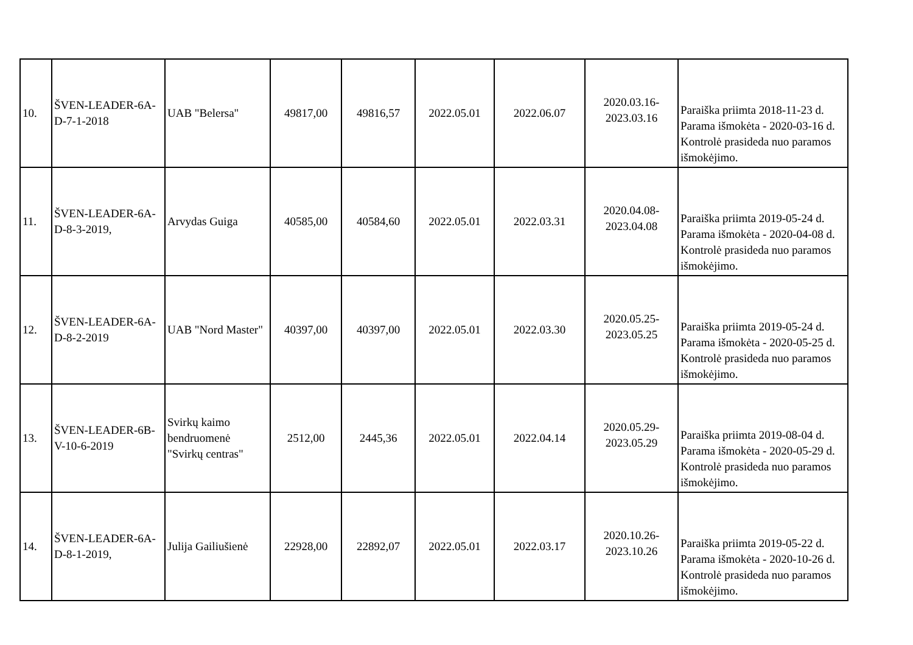| 10. | ŠVEN-LEADER-6A-D-7-1-2018 | UAB "Belersa" | 49817,00 | 49816,57 | 2022.05.01 | 2022.06.07 | 2020.03.16- 2023.03.16 | Paraiška priimta 2018-11-23 d. Parama išmokėta - 2020-03-16 d. Kontrolė prasideda nuo paramos išmokėjimo. |
| 11. | ŠVEN-LEADER-6A-D-8-3-2019, | Arvydas Guiga | 40585,00 | 40584,60 | 2022.05.01 | 2022.03.31 | 2020.04.08- 2023.04.08 | Paraiška priimta 2019-05-24 d. Parama išmokėta - 2020-04-08 d. Kontrolė prasideda nuo paramos išmokėjimo. |
| 12. | ŠVEN-LEADER-6A-D-8-2-2019 | UAB "Nord Master" | 40397,00 | 40397,00 | 2022.05.01 | 2022.03.30 | 2020.05.25- 2023.05.25 | Paraiška priimta 2019-05-24 d. Parama išmokėta - 2020-05-25 d. Kontrolė prasideda nuo paramos išmokėjimo. |
| 13. | ŠVEN-LEADER-6B-V-10-6-2019 | Svirkų kaimo bendruomenė "Svirkų centras" | 2512,00 | 2445,36 | 2022.05.01 | 2022.04.14 | 2020.05.29- 2023.05.29 | Paraiška priimta 2019-08-04 d. Parama išmokėta - 2020-05-29 d. Kontrolė prasideda nuo paramos išmokėjimo. |
| 14. | ŠVEN-LEADER-6A-D-8-1-2019, | Julija Gailiušienė | 22928,00 | 22892,07 | 2022.05.01 | 2022.03.17 | 2020.10.26- 2023.10.26 | Paraiška priimta 2019-05-22 d. Parama išmokėta - 2020-10-26 d. Kontrolė prasideda nuo paramos išmokėjimo. |